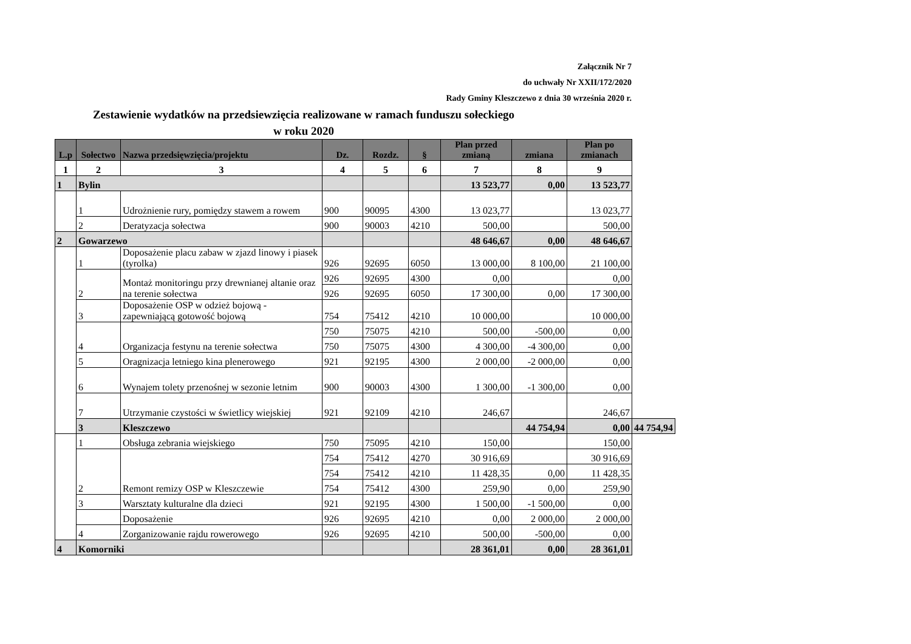Załącznik Nr 7
do uchwały Nr XXII/172/2020
Rady Gminy Kleszczewo z dnia 30 września 2020 r.
Zestawienie wydatków na przedsiewzięcia realizowane w ramach funduszu sołeckiego
w roku 2020
| L.p | Sołectwo | Nazwa przedsięwzięcia/projektu | Dz. | Rozdz. | § | Plan przed zmianą | zmiana | Plan po zmianach | |
| --- | --- | --- | --- | --- | --- | --- | --- | --- | --- |
| 1 | 2 | 3 | 4 | 5 | 6 | 7 | 8 | 9 | |
| 1 | Bylin | | | | | 13 523,77 | 0,00 | 13 523,77 | |
| | 1 | Udrożnienie rury, pomiędzy stawem a rowem | 900 | 90095 | 4300 | 13 023,77 | | 13 023,77 | |
| | 2 | Deratyzacja sołectwa | 900 | 90003 | 4210 | 500,00 | | 500,00 | |
| 2 | Gowarzewo | | | | | 48 646,67 | 0,00 | 48 646,67 | |
| | 1 | Doposażenie placu zabaw w zjazd linowy i piasek (tyrolka) | 926 | 92695 | 6050 | 13 000,00 | 8 100,00 | 21 100,00 | |
| | 2 | Montaż monitoringu przy drewnianej altanie oraz na terenie sołectwa | 926 | 92695 | 4300 | 0,00 | | 0,00 | |
| | | | 926 | 92695 | 6050 | 17 300,00 | 0,00 | 17 300,00 | |
| | 3 | Doposażenie OSP w odzież bojową - zapewniającą gotowość bojową | 754 | 75412 | 4210 | 10 000,00 | | 10 000,00 | |
| | 4 | Organizacja festynu na terenie sołectwa | 750 | 75075 | 4210 | 500,00 | -500,00 | 0,00 | |
| | | | 750 | 75075 | 4300 | 4 300,00 | -4 300,00 | 0,00 | |
| | 5 | Oragnizacja letniego kina plenerowego | 921 | 92195 | 4300 | 2 000,00 | -2 000,00 | 0,00 | |
| | 6 | Wynajem tolety przenośnej w sezonie letnim | 900 | 90003 | 4300 | 1 300,00 | -1 300,00 | 0,00 | |
| | 7 | Utrzymanie czystości w świetlicy wiejskiej | 921 | 92109 | 4210 | 246,67 | | 246,67 | |
| | 3 | Kleszczewo | | | | | 44 754,94 | 0,00 | 44 754,94 |
| | 1 | Obsługa zebrania wiejskiego | 750 | 75095 | 4210 | 150,00 | | 150,00 | |
| | 2 | Remont remizy OSP w Kleszczewie | 754 | 75412 | 4270 | 30 916,69 | | 30 916,69 | |
| | | | 754 | 75412 | 4210 | 11 428,35 | 0,00 | 11 428,35 | |
| | | | 754 | 75412 | 4300 | 259,90 | 0,00 | 259,90 | |
| | 3 | Warsztaty kulturalne dla dzieci | 921 | 92195 | 4300 | 1 500,00 | -1 500,00 | 0,00 | |
| | | Doposażenie | 926 | 92695 | 4210 | 0,00 | 2 000,00 | 2 000,00 | |
| | 4 | Zorganizowanie rajdu rowerowego | 926 | 92695 | 4210 | 500,00 | -500,00 | 0,00 | |
| 4 | Komorniki | | | | | 28 361,01 | 0,00 | 28 361,01 | |